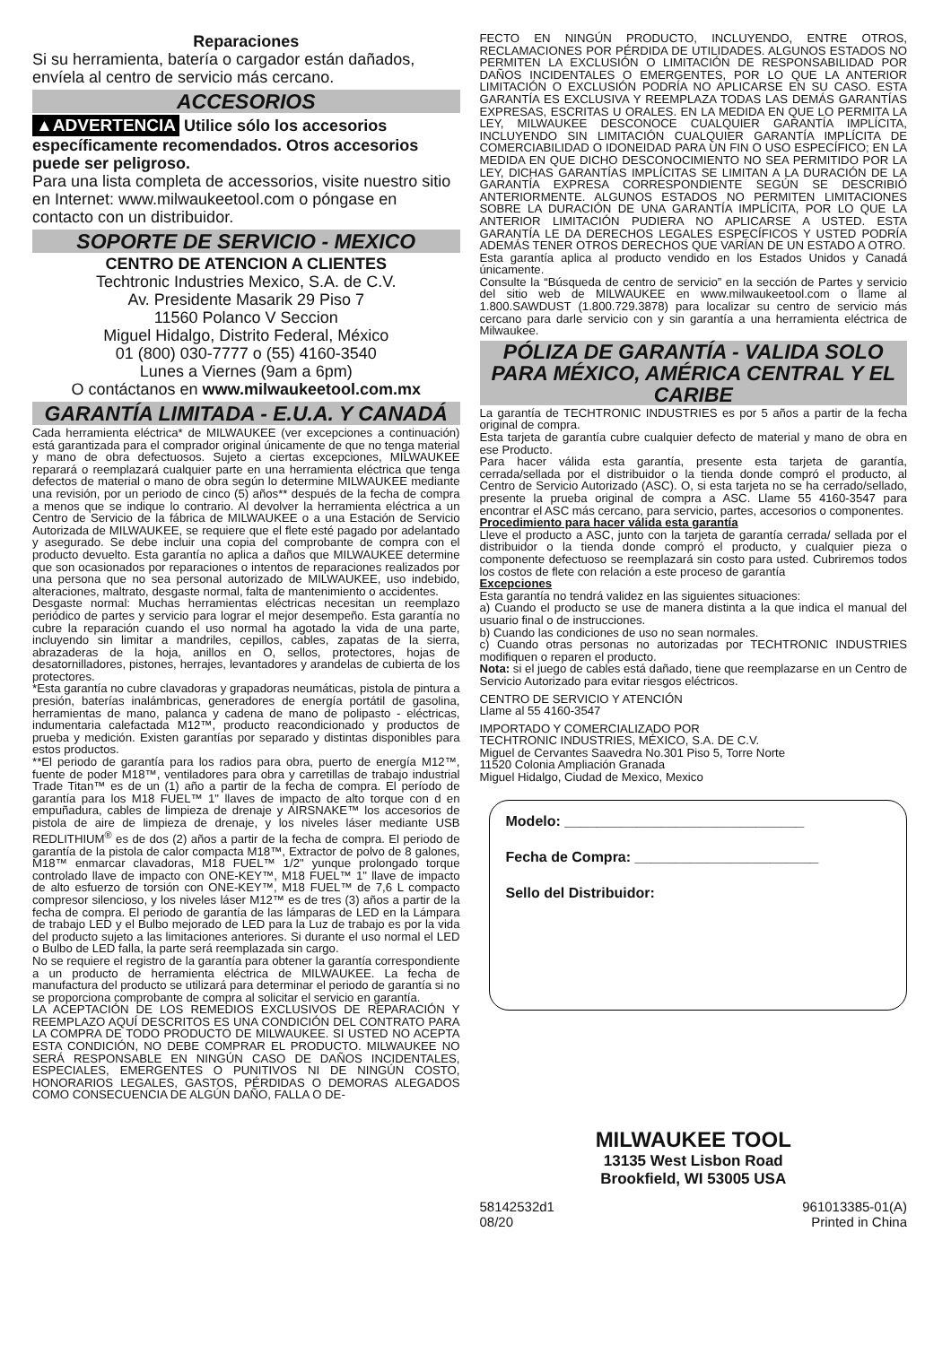Reparaciones
Si su herramienta, batería o cargador están dañados, envíela al centro de servicio más cercano.
ACCESORIOS
▲ADVERTENCIA Utilice sólo los accesorios específicamente recomendados. Otros accesorios puede ser peligroso.
Para una lista completa de accessorios, visite nuestro sitio en Internet: www.milwaukeetool.com o póngase en contacto con un distribuidor.
SOPORTE DE SERVICIO - MEXICO
CENTRO DE ATENCION A CLIENTES
Techtronic Industries Mexico, S.A. de C.V.
Av. Presidente Masarik 29 Piso 7
11560 Polanco V Seccion
Miguel Hidalgo, Distrito Federal, México
01 (800) 030-7777 o (55) 4160-3540
Lunes a Viernes (9am a 6pm)
O contáctanos en www.milwaukeetool.com.mx
GARANTÍA LIMITADA - E.U.A. Y CANADÁ
Cada herramienta eléctrica* de MILWAUKEE (ver excepciones a continuación) está garantizada para el comprador original únicamente de que no tenga material y mano de obra defectuosos. Sujeto a ciertas excepciones, MILWAUKEE reparará o reemplazará cualquier parte en una herramienta eléctrica que tenga defectos de material o mano de obra según lo determine MILWAUKEE mediante una revisión, por un periodo de cinco (5) años** después de la fecha de compra a menos que se indique lo contrario. Al devolver la herramienta eléctrica a un Centro de Servicio de la fábrica de MILWAUKEE o a una Estación de Servicio Autorizada de MILWAUKEE, se requiere que el flete esté pagado por adelantado y asegurado. Se debe incluir una copia del comprobante de compra con el producto devuelto. Esta garantía no aplica a daños que MILWAUKEE determine que son ocasionados por reparaciones o intentos de reparaciones realizados por una persona que no sea personal autorizado de MILWAUKEE, uso indebido, alteraciones, maltrato, desgaste normal, falta de mantenimiento o accidentes.
Desgaste normal: Muchas herramientas eléctricas necesitan un reemplazo periódico de partes y servicio para lograr el mejor desempeño. Esta garantía no cubre la reparación cuando el uso normal ha agotado la vida de una parte, incluyendo sin limitar a mandriles, cepillos, cables, zapatas de la sierra, abrazaderas de la hoja, anillos en O, sellos, protectores, hojas de desatornilladores, pistones, herrajes, levantadores y arandelas de cubierta de los protectores.
*Esta garantía no cubre clavadoras y grapadoras neumáticas, pistola de pintura a presión, baterías inalámbricas, generadores de energía portátil de gasolina, herramientas de mano, palanca y cadena de mano de polipasto - eléctricas, indumentaria calefactada M12™, producto reacondicionado y productos de prueba y medición. Existen garantías por separado y distintas disponibles para estos productos.
**El periodo de garantía para los radios para obra, puerto de energía M12™, fuente de poder M18™, ventiladores para obra y carretillas de trabajo industrial Trade Titan™ es de un (1) año a partir de la fecha de compra. El período de garantía para los M18 FUEL™ 1" llaves de impacto de alto torque con d en empuñadura, cables de limpieza de drenaje y AIRSNAKE™ los accesorios de pistola de aire de limpieza de drenaje, y los niveles láser mediante USB REDLITHIUM<sup>®</sup> es de dos (2) años a partir de la fecha de compra. El periodo de garantía de la pistola de calor compacta M18™, Extractor de polvo de 8 galones, M18™ enmarcar clavadoras, M18 FUEL™ 1/2" yunque prolongado torque controlado llave de impacto con ONE-KEY™, M18 FUEL™ 1" llave de impacto de alto esfuerzo de torsión con ONE-KEY™, M18 FUEL™ de 7,6 L compacto compresor silencioso, y los niveles láser M12™ es de tres (3) años a partir de la fecha de compra. El periodo de garantía de las lámparas de LED en la Lámpara de trabajo LED y el Bulbo mejorado de LED para la Luz de trabajo es por la vida del producto sujeto a las limitaciones anteriores. Si durante el uso normal el LED o Bulbo de LED falla, la parte será reemplazada sin cargo.
No se requiere el registro de la garantía para obtener la garantía correspondiente a un producto de herramienta eléctrica de MILWAUKEE. La fecha de manufactura del producto se utilizará para determinar el periodo de garantía si no se proporciona comprobante de compra al solicitar el servicio en garantía.
LA ACEPTACIÓN DE LOS REMEDIOS EXCLUSIVOS DE REPARACIÓN Y REEMPLAZO AQUÍ DESCRITOS ES UNA CONDICIÓN DEL CONTRATO PARA LA COMPRA DE TODO PRODUCTO DE MILWAUKEE. SI USTED NO ACEPTA ESTA CONDICIÓN, NO DEBE COMPRAR EL PRODUCTO. MILWAUKEE NO SERÁ RESPONSABLE EN NINGÚN CASO DE DAÑOS INCIDENTALES, ESPECIALES, EMERGENTES O PUNITIVOS NI DE NINGÚN COSTO, HONORARIOS LEGALES, GASTOS, PÉRDIDAS O DEMORAS ALEGADOS COMO CONSECUENCIA DE ALGÚN DAÑO, FALLA O DE-
FECTO EN NINGÚN PRODUCTO, INCLUYENDO, ENTRE OTROS, RECLAMACIONES POR PÉRDIDA DE UTILIDADES. ALGUNOS ESTADOS NO PERMITEN LA EXCLUSIÓN O LIMITACIÓN DE RESPONSABILIDAD POR DAÑOS INCIDENTALES O EMERGENTES, POR LO QUE LA ANTERIOR LIMITACIÓN O EXCLUSIÓN PODRÍA NO APLICARSE EN SU CASO. ESTA GARANTÍA ES EXCLUSIVA Y REEMPLAZA TODAS LAS DEMÁS GARANTÍAS EXPRESAS, ESCRITAS U ORALES. EN LA MEDIDA EN QUE LO PERMITA LA LEY, MILWAUKEE DESCONOCE CUALQUIER GARANTÍA IMPLÍCITA, INCLUYENDO SIN LIMITACIÓN CUALQUIER GARANTÍA IMPLÍCITA DE COMERCIABILIDAD O IDONEIDAD PARA UN FIN O USO ESPECÍFICO; EN LA MEDIDA EN QUE DICHO DESCONOCIMIENTO NO SEA PERMITIDO POR LA LEY, DICHAS GARANTÍAS IMPLÍCITAS SE LIMITAN A LA DURACIÓN DE LA GARANTÍA EXPRESA CORRESPONDIENTE SEGÚN SE DESCRIBIÓ ANTERIORMENTE. ALGUNOS ESTADOS NO PERMITEN LIMITACIONES SOBRE LA DURACIÓN DE UNA GARANTÍA IMPLÍCITA, POR LO QUE LA ANTERIOR LIMITACIÓN PUDIERA NO APLICARSE A USTED. ESTA GARANTÍA LE DA DERECHOS LEGALES ESPECÍFICOS Y USTED PODRÍA ADEMÁS TENER OTROS DERECHOS QUE VARÍAN DE UN ESTADO A OTRO.
Esta garantía aplica al producto vendido en los Estados Unidos y Canadá únicamente.
Consulte la “Búsqueda de centro de servicio” en la sección de Partes y servicio del sitio web de MILWAUKEE en www.milwaukeetool.com o llame al 1.800.SAWDUST (1.800.729.3878) para localizar su centro de servicio más cercano para darle servicio con y sin garantía a una herramienta eléctrica de Milwaukee.
PÓLIZA DE GARANTÍA - VALIDA SOLO PARA MÉXICO, AMÉRICA CENTRAL Y EL CARIBE
La garantía de TECHTRONIC INDUSTRIES es por 5 años a partir de la fecha original de compra.
Esta tarjeta de garantía cubre cualquier defecto de material y mano de obra en ese Producto.
Para hacer válida esta garantía, presente esta tarjeta de garantía, cerrada/sellada por el distribuidor o la tienda donde compró el producto, al Centro de Servicio Autorizado (ASC). O, si esta tarjeta no se ha cerrado/sellado, presente la prueba original de compra a ASC. Llame 55 4160-3547 para encontrar el ASC más cercano, para servicio, partes, accesorios o componentes.
Procedimiento para hacer válida esta garantía
Lleve el producto a ASC, junto con la tarjeta de garantía cerrada/ sellada por el distribuidor o la tienda donde compró el producto, y cualquier pieza o componente defectuoso se reemplazará sin costo para usted. Cubriremos todos los costos de flete con relación a este proceso de garantía
Excepciones
Esta garantía no tendrá validez en las siguientes situaciones:
a) Cuando el producto se use de manera distinta a la que indica el manual del usuario final o de instrucciones.
b) Cuando las condiciones de uso no sean normales.
c) Cuando otras personas no autorizadas por TECHTRONIC INDUSTRIES modifiquen o reparen el producto.
Nota: si el juego de cables está dañado, tiene que reemplazarse en un Centro de Servicio Autorizado para evitar riesgos eléctricos.
CENTRO DE SERVICIO Y ATENCIÓN
Llame al 55 4160-3547
IMPORTADO Y COMERCIALIZADO POR
TECHTRONIC INDUSTRIES, MÉXICO, S.A. DE C.V.
Miguel de Cervantes Saavedra No.301 Piso 5, Torre Norte
11520 Colonia Ampliación Granada
Miguel Hidalgo, Ciudad de Mexico, Mexico
Modelo: ______________________________
Fecha de Compra: _______________________
Sello del Distribuidor:
MILWAUKEE TOOL
13135 West Lisbon Road
Brookfield, WI 53005 USA
58142532d1
08/20 961013385-01(A)
Printed in China